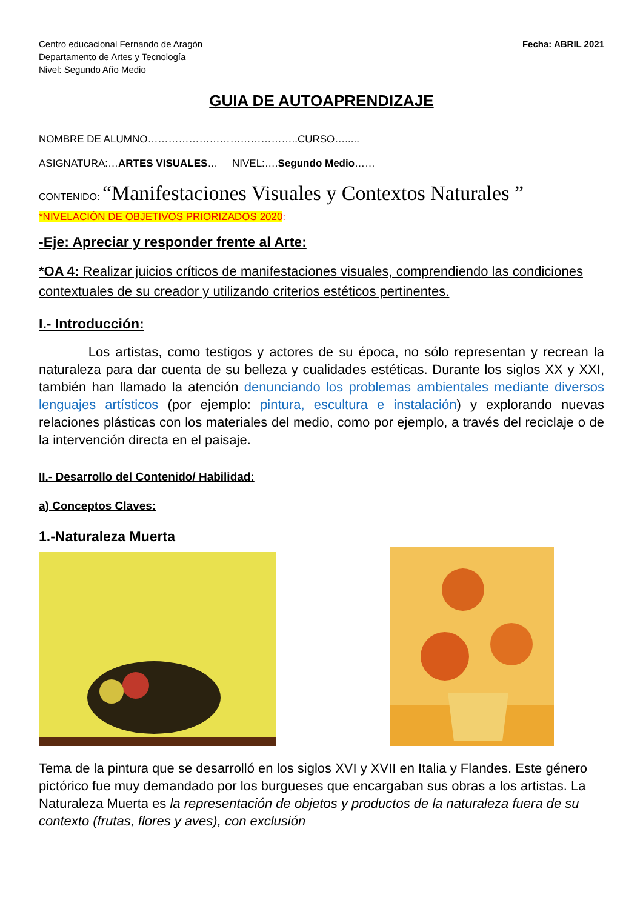Centro educacional Fernando de Aragón
Departamento de Artes y Tecnología
Nivel: Segundo Año Medio
Fecha: ABRIL 2021
GUIA DE AUTOAPRENDIZAJE
NOMBRE DE ALUMNO……………………………………..CURSO….....
ASIGNATURA:…ARTES VISUALES… NIVEL:….Segundo Medio……
CONTENIDO: “Manifestaciones Visuales y Contextos Naturales ”
*NIVELACIÓN DE OBJETIVOS PRIORIZADOS 2020:
-Eje: Apreciar y responder frente al Arte:
*OA 4: Realizar juicios críticos de manifestaciones visuales, comprendiendo las condiciones contextuales de su creador y utilizando criterios estéticos pertinentes.
I.- Introducción:
Los artistas, como testigos y actores de su época, no sólo representan y recrean la naturaleza para dar cuenta de su belleza y cualidades estéticas. Durante los siglos XX y XXI, también han llamado la atención denunciando los problemas ambientales mediante diversos lenguajes artísticos (por ejemplo: pintura, escultura e instalación) y explorando nuevas relaciones plásticas con los materiales del medio, como por ejemplo, a través del reciclaje o de la intervención directa en el paisaje.
II.- Desarrollo del Contenido/ Habilidad:
a) Conceptos Claves:
1.-Naturaleza Muerta
Tema de la pintura que se desarrolló en los siglos XVI y XVII en Italia y Flandes. Este género pictórico fue muy demandado por los burgueses que encargaban sus obras a los artistas. La Naturaleza Muerta es la representación de objetos y productos de la naturaleza fuera de su contexto (frutas, flores y aves), con exclusión